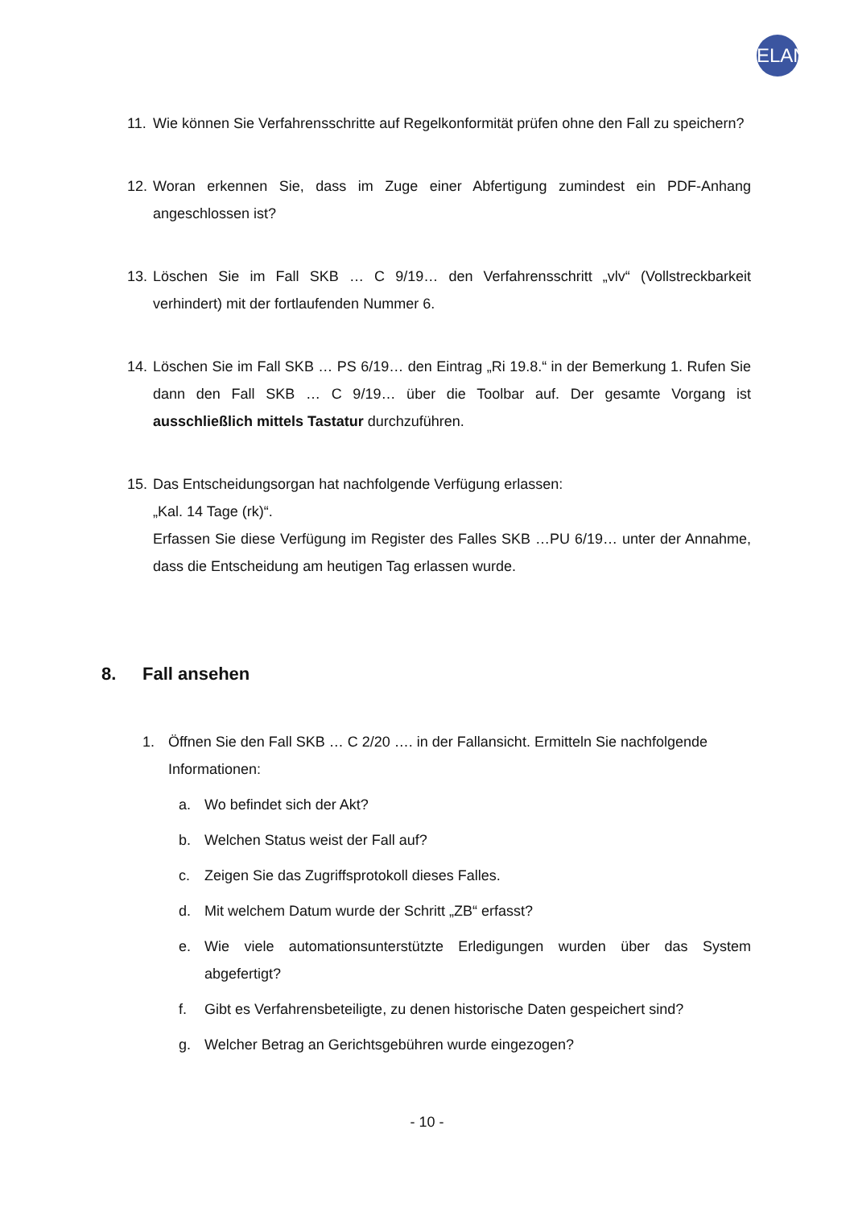ELAN
11.
Wie können Sie Verfahrensschritte auf Regelkonformität prüfen ohne den Fall zu speichern?
12.
Woran erkennen Sie, dass im Zuge einer Abfertigung zumindest ein PDF-Anhang angeschlossen ist?
13.
Löschen Sie im Fall SKB … C 9/19… den Verfahrensschritt „vlv“ (Vollstreckbarkeit verhindert) mit der fortlaufenden Nummer 6.
14.
Löschen Sie im Fall SKB … PS 6/19… den Eintrag „Ri 19.8.“ in der Bemerkung 1. Rufen Sie dann den Fall SKB … C 9/19… über die Toolbar auf. Der gesamte Vorgang ist ausschließlich mittels Tastatur durchzuführen.
15.
Das Entscheidungsorgan hat nachfolgende Verfügung erlassen:
„Kal. 14 Tage (rk)“.
Erfassen Sie diese Verfügung im Register des Falles SKB …PU 6/19… unter der Annahme, dass die Entscheidung am heutigen Tag erlassen wurde.
8. Fall ansehen
1. Öffnen Sie den Fall SKB … C 2/20 …. in der Fallansicht. Ermitteln Sie nachfolgende Informationen:
a. Wo befindet sich der Akt?
b. Welchen Status weist der Fall auf?
c. Zeigen Sie das Zugriffsprotokoll dieses Falles.
d. Mit welchem Datum wurde der Schritt „ZB“ erfasst?
e. Wie viele automationsunterstützte Erledigungen wurden über das System abgefertigt?
f. Gibt es Verfahrensbeteiligte, zu denen historische Daten gespeichert sind?
g. Welcher Betrag an Gerichtsgebühren wurde eingezogen?
- 10 -